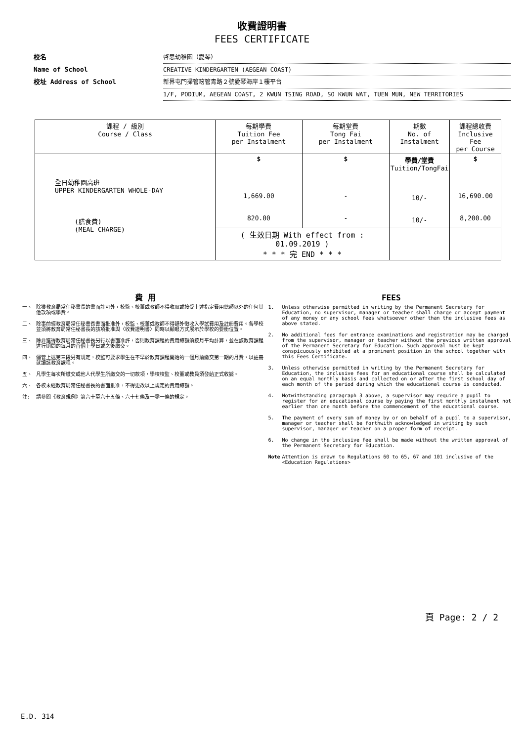收費證明書
FEES CERTIFICATE
校名 啓思幼稚園（愛琴）
Name of School CREATIVE KINDERGARTEN (AEGEAN COAST)
校址 Address of School 新界屯門掃管笏管青路２號愛琴海岸１樓平台
1/F, PODIUM, AEGEAN COAST, 2 KWUN TSING ROAD, SO KWUN WAT, TUEN MUN, NEW TERRITORIES
| 課程 / 級別 Course / Class | 每期學費 Tuition Fee per Instalment | 每期堂費 Tong Fai per Instalment | 期數 No. of Instalment | 課程總收費 Inclusive Fee per Course |
| --- | --- | --- | --- | --- |
| 全日幼稚園高班 UPPER KINDERGARTEN WHOLE-DAY (膳食費) (MEAL CHARGE) | $ 1,669.00 820.00 | $ - - | 學費/堂費 Tuition/TongFai 10/- 10/- | $ 16,690.00 8,200.00 |
| | ( 生效日期 With effect from : 01.09.2019 ) * * * 完 END * * * | | | |
費 用
一、 除獲教育局常任秘書長的書面許可外，校監、校董或教師不得收取或接受上述指定費用總額以外的任何其他款項或學費。
二、 除事前經教育局常任秘書長書面批准外，校監、校董或教師不得額外徵收入學試費用及註冊費用。各學校並須將教育局常任秘書長的該項批准與〈收費證明書〉同時以顯眼方式展示於學校的要衝位置。
三、 除非獲得教育局常任秘書長另行以書面准許，否則教育課程的費用總額須按月平均計算，並在該教育課程進行期間的每月的首個上學日或之後繳交。
四、 儘管上述第三段另有規定，校監可要求學生在不早於教育課程開始的一個月前繳交第一期的月費，以註冊就讀該教育課程。
五、 凡學生每次所繳交或他人代學生所繳交的一切款項，學校校監、校董或教員須發給正式收據。
六、 各校未經教育局常任秘書長的書面批准，不得更改以上規定的費用總額。
註: 請參閱《教育規例》第六十至六十五條、六十七條及一零一條的規定。
FEES
1. Unless otherwise permitted in writing by the Permanent Secretary for Education, no supervisor, manager or teacher shall charge or accept payment of any money or any school fees whatsoever other than the inclusive fees as above stated.
2. No additional fees for entrance examinations and registration may be charged from the supervisor, manager or teacher without the previous written approval of the Permanent Secretary for Education. Such approval must be kept conspicuously exhibited at a prominent position in the school together with this Fees Certificate.
3. Unless otherwise permitted in writing by the Permanent Secretary for Education, the inclusive fees for an educational course shall be calculated on an equal monthly basis and collected on or after the first school day of each month of the period during which the educational course is conducted.
4. Notwithstanding paragraph 3 above, a supervisor may require a pupil to register for an educational course by paying the first monthly instalment not earlier than one month before the commencement of the educational course.
5. The payment of every sum of money by or on behalf of a pupil to a supervisor, manager or teacher shall be forthwith acknowledged in writing by such supervisor, manager or teacher on a proper form of receipt.
6. No change in the inclusive fee shall be made without the written approval of the Permanent Secretary for Education.
Note Attention is drawn to Regulations 60 to 65, 67 and 101 inclusive of the <Education Regulations>
頁 Page: 2 / 2
E.D. 314